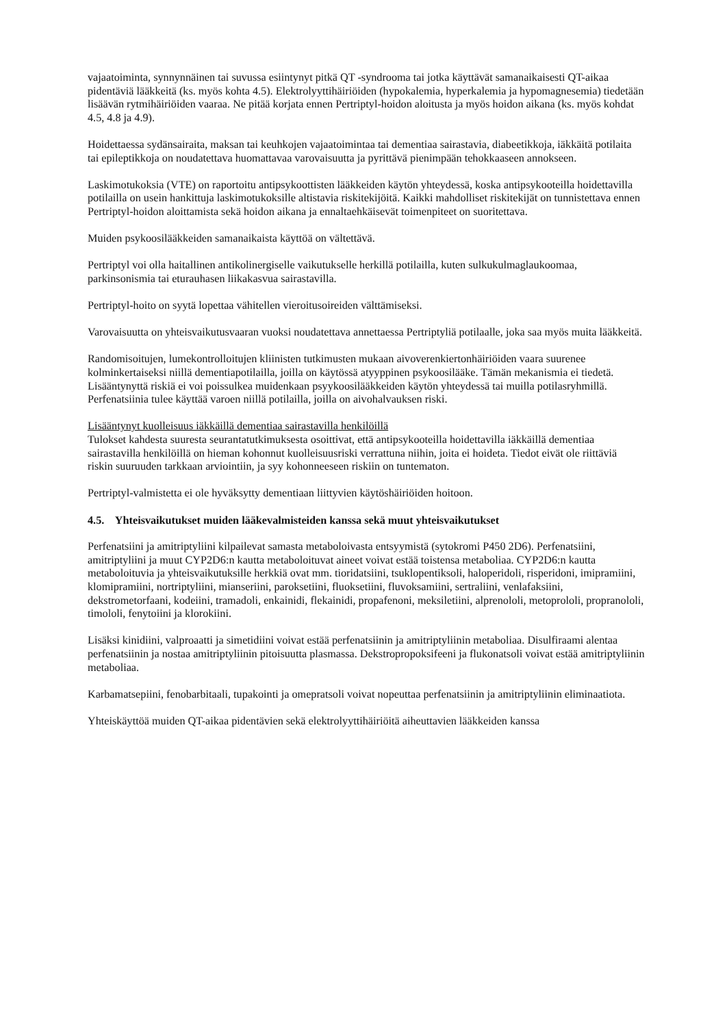vajaatoiminta, synnynnäinen tai suvussa esiintynyt pitkä QT -syndrooma tai jotka käyttävät samanaikaisesti QT-aikaa pidentäviä lääkkeitä (ks. myös kohta 4.5). Elektrolyyttihäiriöiden (hypokalemia, hyperkalemia ja hypomagnesemia) tiedetään lisäävän rytmihäiriöiden vaaraa. Ne pitää korjata ennen Pertriptyl-hoidon aloitusta ja myös hoidon aikana (ks. myös kohdat 4.5, 4.8 ja 4.9).
Hoidettaessa sydänsairaita, maksan tai keuhkojen vajaatoimintaa tai dementiaa sairastavia, diabeetikkoja, iäkkäitä potilaita tai epileptikkoja on noudatettava huomattavaa varovaisuutta ja pyrittävä pienimpään tehokkaaseen annokseen.
Laskimotukoksia (VTE) on raportoitu antipsykoottisten lääkkeiden käytön yhteydessä, koska antipsykooteilla hoidettavilla potilailla on usein hankittuja laskimotukoksille altistavia riskitekijöitä. Kaikki mahdolliset riskitekijät on tunnistettava ennen Pertriptyl-hoidon aloittamista sekä hoidon aikana ja ennaltaehkäisevät toimenpiteet on suoritettava.
Muiden psykoosilääkkeiden samanaikaista käyttöä on vältettävä.
Pertriptyl voi olla haitallinen antikolinergiselle vaikutukselle herkillä potilailla, kuten sulkukulmaglaukoomaa, parkinsonismia tai eturauhasen liikakasvua sairastavilla.
Pertriptyl-hoito on syytä lopettaa vähitellen vieroitusoireiden välttämiseksi.
Varovaisuutta on yhteisvaikutusvaaran vuoksi noudatettava annettaessa Pertriptyliä potilaalle, joka saa myös muita lääkkeitä.
Randomisoitujen, lumekontrolloitujen kliinisten tutkimusten mukaan aivoverenkiertonhäiriöiden vaara suurenee kolminkertaiseksi niillä dementiapotilailla, joilla on käytössä atyyppinen psykoosilääke. Tämän mekanismia ei tiedetä. Lisääntynyttä riskiä ei voi poissulkea muidenkaan psyykoosilääkkeiden käytön yhteydessä tai muilla potilasryhmillä. Perfenatsiinia tulee käyttää varoen niillä potilailla, joilla on aivohalvauksen riski.
Lisääntynyt kuolleisuus iäkkäillä dementiaa sairastavilla henkilöillä
Tulokset kahdesta suuresta seurantatutkimuksesta osoittivat, että antipsykooteilla hoidettavilla iäkkäillä dementiaa sairastavilla henkilöillä on hieman kohonnut kuolleisuusriski verrattuna niihin, joita ei hoideta. Tiedot eivät ole riittäviä riskin suuruuden tarkkaan arviointiin, ja syy kohonneeseen riskiin on tuntematon.
Pertriptyl-valmistetta ei ole hyväksytty dementiaan liittyvien käytöshäiriöiden hoitoon.
4.5. Yhteisvaikutukset muiden lääkevalmisteiden kanssa sekä muut yhteisvaikutukset
Perfenatsiini ja amitriptyliini kilpailevat samasta metaboloivasta entsyymistä (sytokromi P450 2D6). Perfenatsiini, amitriptyliini ja muut CYP2D6:n kautta metaboloituvat aineet voivat estää toistensa metaboliaa. CYP2D6:n kautta metaboloituvia ja yhteisvaikutuksille herkkiä ovat mm. tioridatsiini, tsuklopentiksoli, haloperidoli, risperidoni, imipramiini, klomipramiini, nortriptyliini, mianseriini, paroksetiini, fluoksetiini, fluvoksamiini, sertraliini, venlafaksiini, dekstrometorfaani, kodeiini, tramadoli, enkainidi, flekainidi, propafenoni, meksiletiini, alprenololi, metoprololi, propranololi, timololi, fenytoiini ja klorokiini.
Lisäksi kinidiini, valproaatti ja simetidiini voivat estää perfenatsiinin ja amitriptyliinin metaboliaa. Disulfiraami alentaa perfenatsiinin ja nostaa amitriptyliinin pitoisuutta plasmassa. Dekstropropoksifeeni ja flukonatsoli voivat estää amitriptyliinin metaboliaa.
Karbamatsepiini, fenobarbitaali, tupakointi ja omepratsoli voivat nopeuttaa perfenatsiinin ja amitriptyliinin eliminaatiota.
Yhteiskäyttöä muiden QT-aikaa pidentävien sekä elektrolyyttihäiriöitä aiheuttavien lääkkeiden kanssa